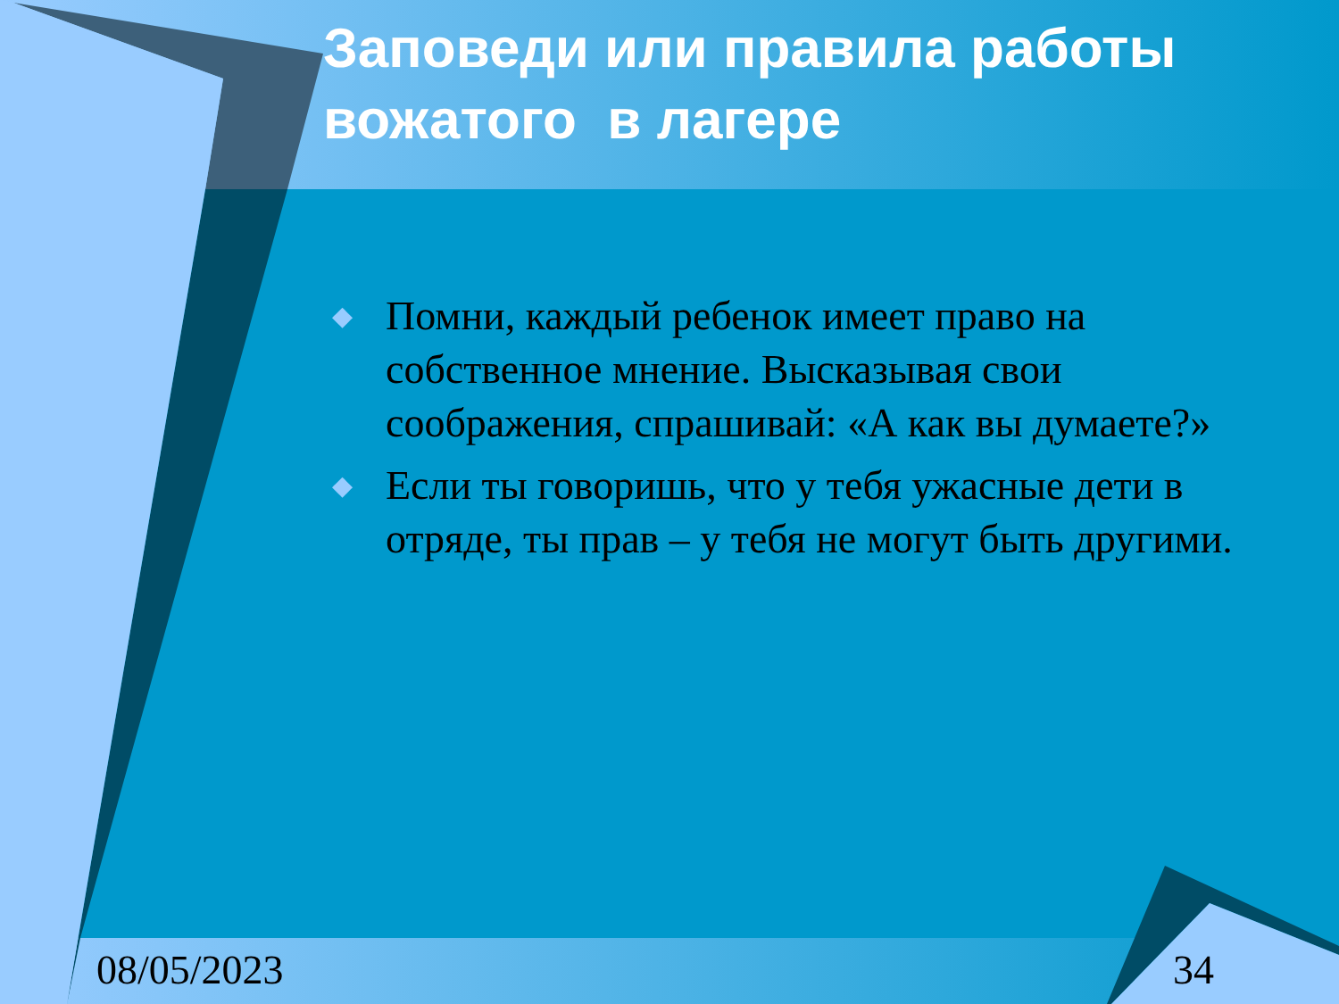Заповеди или правила работы вожатого в лагере
◆ Помни, каждый ребенок имеет право на собственное мнение. Высказывая свои соображения, спрашивай: «А как вы думаете?»
◆ Если ты говоришь, что у тебя ужасные дети в отряде, ты прав – у тебя не могут быть другими.
08/05/2023 34